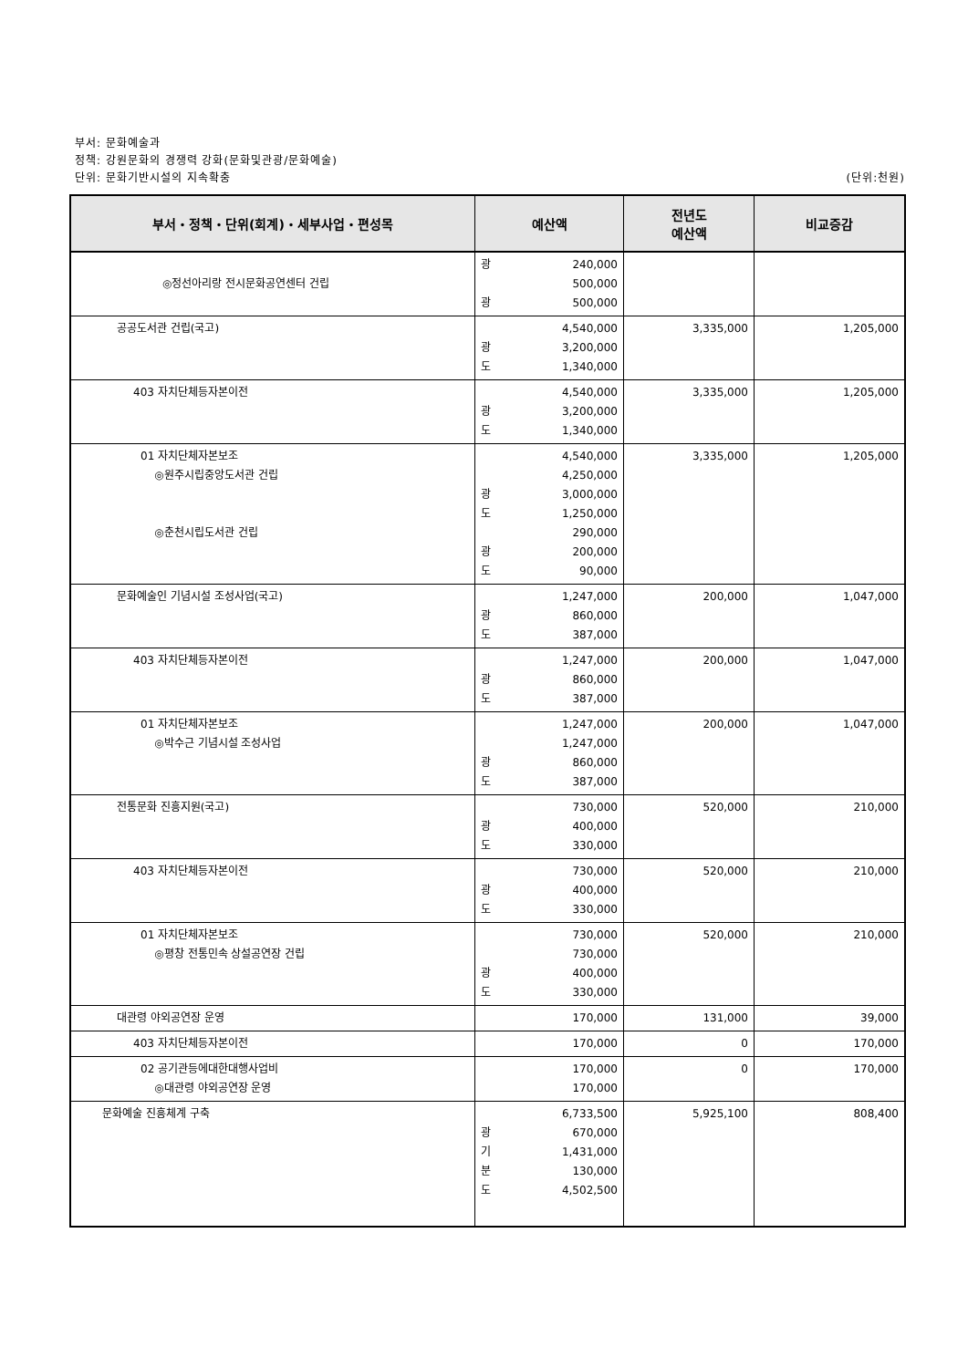부서: 문화예술과
정책: 강원문화의 경쟁력 강화(문화및관광/문화예술)
단위: 문화기반시설의 지속확충 (단위:천원)
| 부서・정책・단위(회계)・세부사업・편성목 | 예산액 | 전년도 예산액 | 비교증감 |
| --- | --- | --- | --- |
| ◎정선아리랑 전시문화공연센터 건립 | 광 240,000 500,000 광 500,000 | | |
| 공공도서관 건립(국고) | 4,540,000 광 3,200,000 도 1,340,000 | 3,335,000 | 1,205,000 |
| 403 자치단체등자본이전 | 4,540,000 광 3,200,000 도 1,340,000 | 3,335,000 | 1,205,000 |
| 01 자치단체자본보조 ◎원주시립중앙도서관 건립 ◎춘천시립도서관 건립 | 4,540,000 4,250,000 광 3,000,000 도 1,250,000 290,000 광 200,000 도 90,000 | 3,335,000 | 1,205,000 |
| 문화예술인 기념시설 조성사업(국고) | 1,247,000 광 860,000 도 387,000 | 200,000 | 1,047,000 |
| 403 자치단체등자본이전 | 1,247,000 광 860,000 도 387,000 | 200,000 | 1,047,000 |
| 01 자치단체자본보조 ◎박수근 기념시설 조성사업 | 1,247,000 1,247,000 광 860,000 도 387,000 | 200,000 | 1,047,000 |
| 전통문화 진흥지원(국고) | 730,000 광 400,000 도 330,000 | 520,000 | 210,000 |
| 403 자치단체등자본이전 | 730,000 광 400,000 도 330,000 | 520,000 | 210,000 |
| 01 자치단체자본보조 ◎평창 전통민속 상설공연장 건립 | 730,000 730,000 광 400,000 도 330,000 | 520,000 | 210,000 |
| 대관령 야외공연장 운영 | 170,000 | 131,000 | 39,000 |
| 403 자치단체등자본이전 | 170,000 | 0 | 170,000 |
| 02 공기관등에대한대행사업비 ◎대관령 야외공연장 운영 | 170,000 170,000 | 0 | 170,000 |
| 문화예술 진흥체계 구축 | 6,733,500 광 670,000 기 1,431,000 분 130,000 도 4,502,500 | 5,925,100 | 808,400 |